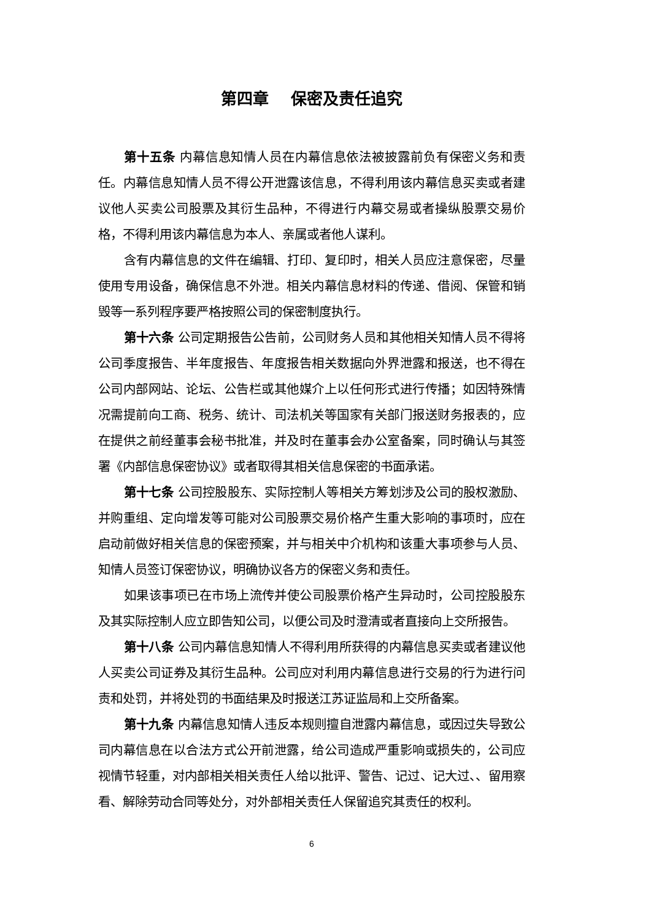第四章 保密及责任追究
第十五条 内幕信息知情人员在内幕信息依法被披露前负有保密义务和责任。内幕信息知情人员不得公开泄露该信息，不得利用该内幕信息买卖或者建议他人买卖公司股票及其衍生品种，不得进行内幕交易或者操纵股票交易价格，不得利用该内幕信息为本人、亲属或者他人谋利。
含有内幕信息的文件在编辑、打印、复印时，相关人员应注意保密，尽量使用专用设备，确保信息不外泄。相关内幕信息材料的传递、借阅、保管和销毁等一系列程序要严格按照公司的保密制度执行。
第十六条 公司定期报告公告前，公司财务人员和其他相关知情人员不得将公司季度报告、半年度报告、年度报告相关数据向外界泄露和报送，也不得在公司内部网站、论坛、公告栏或其他媒介上以任何形式进行传播；如因特殊情况需提前向工商、税务、统计、司法机关等国家有关部门报送财务报表的，应在提供之前经董事会秘书批准，并及时在董事会办公室备案，同时确认与其签署《内部信息保密协议》或者取得其相关信息保密的书面承诺。
第十七条 公司控股股东、实际控制人等相关方筹划涉及公司的股权激励、并购重组、定向增发等可能对公司股票交易价格产生重大影响的事项时，应在启动前做好相关信息的保密预案，并与相关中介机构和该重大事项参与人员、知情人员签订保密协议，明确协议各方的保密义务和责任。
如果该事项已在市场上流传并使公司股票价格产生异动时，公司控股股东及其实际控制人应立即告知公司，以便公司及时澄清或者直接向上交所报告。
第十八条 公司内幕信息知情人不得利用所获得的内幕信息买卖或者建议他人买卖公司证券及其衍生品种。公司应对利用内幕信息进行交易的行为进行问责和处罚，并将处罚的书面结果及时报送江苏证监局和上交所备案。
第十九条 内幕信息知情人违反本规则擅自泄露内幕信息，或因过失导致公司内幕信息在以合法方式公开前泄露，给公司造成严重影响或损失的，公司应视情节轻重，对内部相关相关责任人给以批评、警告、记过、记大过、、留用察看、解除劳动合同等处分，对外部相关责任人保留追究其责任的权利。
6